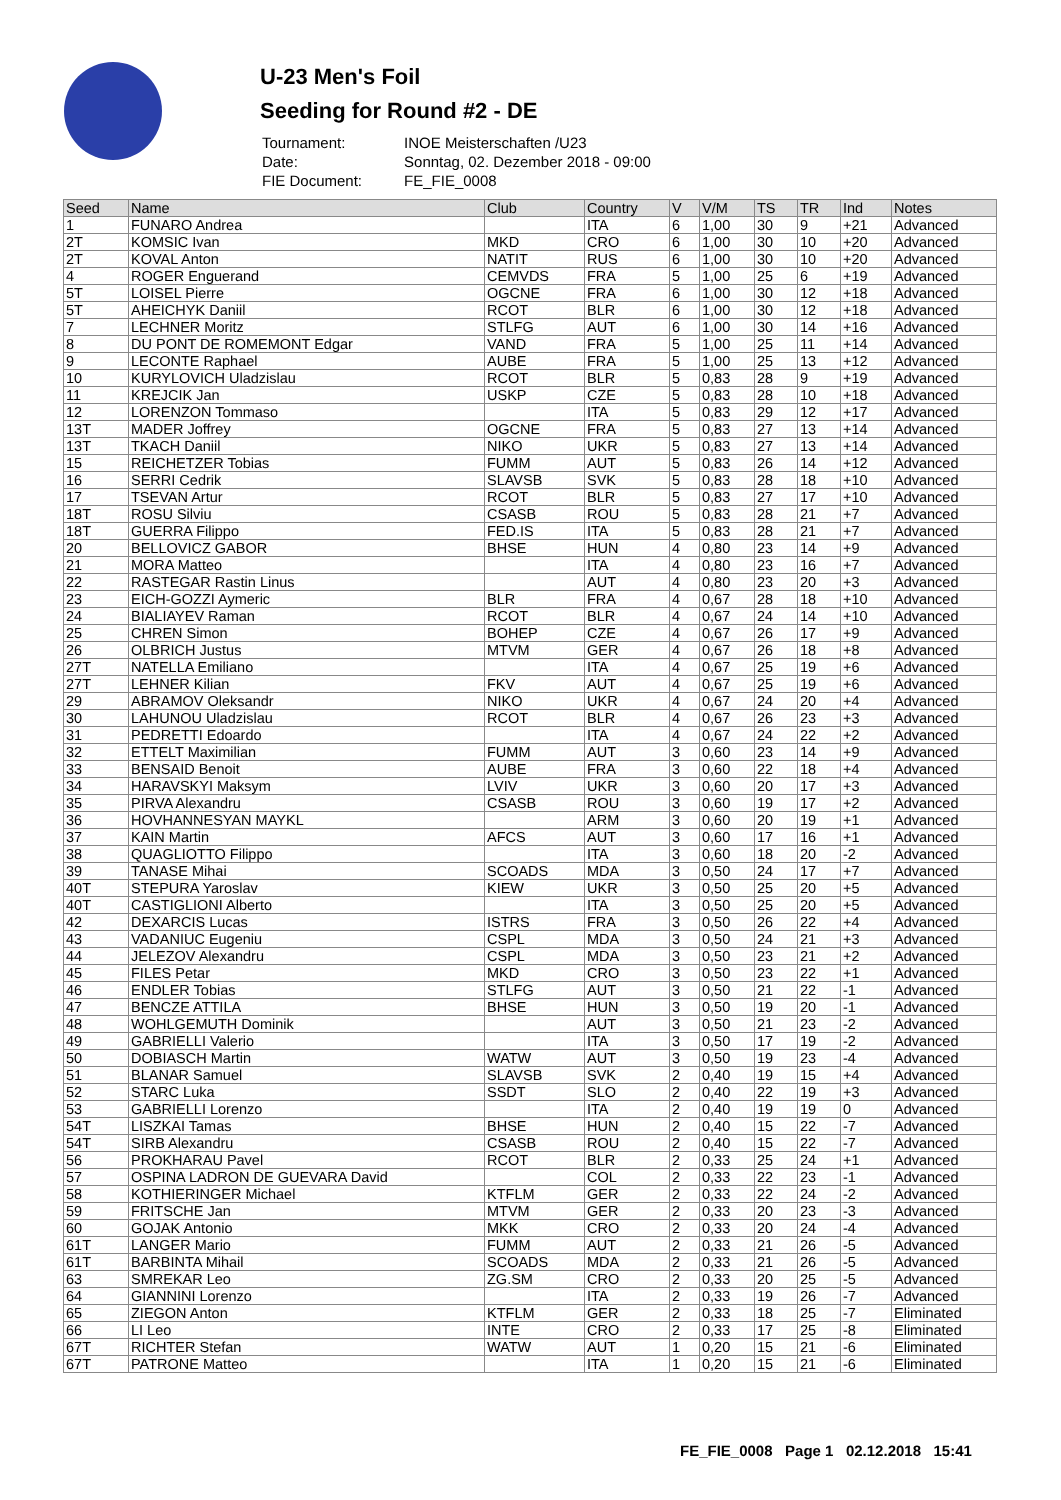U-23 Men's Foil
Seeding for Round #2 - DE
| Tournament: | INOE Meisterschaften /U23 |
| Date: | Sonntag, 02. Dezember 2018 - 09:00 |
| FIE Document: | FE_FIE_0008 |
| Seed | Name | Club | Country | V | V/M | TS | TR | Ind | Notes |
| --- | --- | --- | --- | --- | --- | --- | --- | --- | --- |
| 1 | FUNARO Andrea | | ITA | 6 | 1,00 | 30 | 9 | +21 | Advanced |
| 2T | KOMSIC Ivan | MKD | CRO | 6 | 1,00 | 30 | 10 | +20 | Advanced |
| 2T | KOVAL Anton | NATIT | RUS | 6 | 1,00 | 30 | 10 | +20 | Advanced |
| 4 | ROGER Enguerand | CEMVDS | FRA | 5 | 1,00 | 25 | 6 | +19 | Advanced |
| 5T | LOISEL Pierre | OGCNE | FRA | 6 | 1,00 | 30 | 12 | +18 | Advanced |
| 5T | AHEICHYK Daniil | RCOT | BLR | 6 | 1,00 | 30 | 12 | +18 | Advanced |
| 7 | LECHNER Moritz | STLFG | AUT | 6 | 1,00 | 30 | 14 | +16 | Advanced |
| 8 | DU PONT DE ROMEMONT Edgar | VAND | FRA | 5 | 1,00 | 25 | 11 | +14 | Advanced |
| 9 | LECONTE Raphael | AUBE | FRA | 5 | 1,00 | 25 | 13 | +12 | Advanced |
| 10 | KURYLOVICH Uladzislau | RCOT | BLR | 5 | 0,83 | 28 | 9 | +19 | Advanced |
| 11 | KREJCIK Jan | USKP | CZE | 5 | 0,83 | 28 | 10 | +18 | Advanced |
| 12 | LORENZON Tommaso | | ITA | 5 | 0,83 | 29 | 12 | +17 | Advanced |
| 13T | MADER Joffrey | OGCNE | FRA | 5 | 0,83 | 27 | 13 | +14 | Advanced |
| 13T | TKACH Daniil | NIKO | UKR | 5 | 0,83 | 27 | 13 | +14 | Advanced |
| 15 | REICHETZER Tobias | FUMM | AUT | 5 | 0,83 | 26 | 14 | +12 | Advanced |
| 16 | SERRI Cedrik | SLAVSB | SVK | 5 | 0,83 | 28 | 18 | +10 | Advanced |
| 17 | TSEVAN Artur | RCOT | BLR | 5 | 0,83 | 27 | 17 | +10 | Advanced |
| 18T | ROSU Silviu | CSASB | ROU | 5 | 0,83 | 28 | 21 | +7 | Advanced |
| 18T | GUERRA Filippo | FED.IS | ITA | 5 | 0,83 | 28 | 21 | +7 | Advanced |
| 20 | BELLOVICZ GABOR | BHSE | HUN | 4 | 0,80 | 23 | 14 | +9 | Advanced |
| 21 | MORA Matteo | | ITA | 4 | 0,80 | 23 | 16 | +7 | Advanced |
| 22 | RASTEGAR Rastin Linus | | AUT | 4 | 0,80 | 23 | 20 | +3 | Advanced |
| 23 | EICH-GOZZI Aymeric | BLR | FRA | 4 | 0,67 | 28 | 18 | +10 | Advanced |
| 24 | BIALIAYEV Raman | RCOT | BLR | 4 | 0,67 | 24 | 14 | +10 | Advanced |
| 25 | CHREN Simon | BOHEP | CZE | 4 | 0,67 | 26 | 17 | +9 | Advanced |
| 26 | OLBRICH Justus | MTVM | GER | 4 | 0,67 | 26 | 18 | +8 | Advanced |
| 27T | NATELLA Emiliano | | ITA | 4 | 0,67 | 25 | 19 | +6 | Advanced |
| 27T | LEHNER Kilian | FKV | AUT | 4 | 0,67 | 25 | 19 | +6 | Advanced |
| 29 | ABRAMOV Oleksandr | NIKO | UKR | 4 | 0,67 | 24 | 20 | +4 | Advanced |
| 30 | LAHUNOU Uladzislau | RCOT | BLR | 4 | 0,67 | 26 | 23 | +3 | Advanced |
| 31 | PEDRETTI Edoardo | | ITA | 4 | 0,67 | 24 | 22 | +2 | Advanced |
| 32 | ETTELT Maximilian | FUMM | AUT | 3 | 0,60 | 23 | 14 | +9 | Advanced |
| 33 | BENSAID Benoit | AUBE | FRA | 3 | 0,60 | 22 | 18 | +4 | Advanced |
| 34 | HARAVSKYI Maksym | LVIV | UKR | 3 | 0,60 | 20 | 17 | +3 | Advanced |
| 35 | PIRVA Alexandru | CSASB | ROU | 3 | 0,60 | 19 | 17 | +2 | Advanced |
| 36 | HOVHANNESYAN MAYKL | | ARM | 3 | 0,60 | 20 | 19 | +1 | Advanced |
| 37 | KAIN Martin | AFCS | AUT | 3 | 0,60 | 17 | 16 | +1 | Advanced |
| 38 | QUAGLIOTTO Filippo | | ITA | 3 | 0,60 | 18 | 20 | -2 | Advanced |
| 39 | TANASE Mihai | SCOADS | MDA | 3 | 0,50 | 24 | 17 | +7 | Advanced |
| 40T | STEPURA Yaroslav | KIEW | UKR | 3 | 0,50 | 25 | 20 | +5 | Advanced |
| 40T | CASTIGLIONI Alberto | | ITA | 3 | 0,50 | 25 | 20 | +5 | Advanced |
| 42 | DEXARCIS Lucas | ISTRS | FRA | 3 | 0,50 | 26 | 22 | +4 | Advanced |
| 43 | VADANIUC Eugeniu | CSPL | MDA | 3 | 0,50 | 24 | 21 | +3 | Advanced |
| 44 | JELEZOV Alexandru | CSPL | MDA | 3 | 0,50 | 23 | 21 | +2 | Advanced |
| 45 | FILES Petar | MKD | CRO | 3 | 0,50 | 23 | 22 | +1 | Advanced |
| 46 | ENDLER Tobias | STLFG | AUT | 3 | 0,50 | 21 | 22 | -1 | Advanced |
| 47 | BENCZE ATTILA | BHSE | HUN | 3 | 0,50 | 19 | 20 | -1 | Advanced |
| 48 | WOHLGEMUTH Dominik | | AUT | 3 | 0,50 | 21 | 23 | -2 | Advanced |
| 49 | GABRIELLI Valerio | | ITA | 3 | 0,50 | 17 | 19 | -2 | Advanced |
| 50 | DOBIASCH Martin | WATW | AUT | 3 | 0,50 | 19 | 23 | -4 | Advanced |
| 51 | BLANAR Samuel | SLAVSB | SVK | 2 | 0,40 | 19 | 15 | +4 | Advanced |
| 52 | STARC Luka | SSDT | SLO | 2 | 0,40 | 22 | 19 | +3 | Advanced |
| 53 | GABRIELLI Lorenzo | | ITA | 2 | 0,40 | 19 | 19 | 0 | Advanced |
| 54T | LISZKAI Tamas | BHSE | HUN | 2 | 0,40 | 15 | 22 | -7 | Advanced |
| 54T | SIRB Alexandru | CSASB | ROU | 2 | 0,40 | 15 | 22 | -7 | Advanced |
| 56 | PROKHARAU Pavel | RCOT | BLR | 2 | 0,33 | 25 | 24 | +1 | Advanced |
| 57 | OSPINA LADRON DE GUEVARA David | | COL | 2 | 0,33 | 22 | 23 | -1 | Advanced |
| 58 | KOTHIERINGER Michael | KTFLM | GER | 2 | 0,33 | 22 | 24 | -2 | Advanced |
| 59 | FRITSCHE Jan | MTVM | GER | 2 | 0,33 | 20 | 23 | -3 | Advanced |
| 60 | GOJAK Antonio | MKK | CRO | 2 | 0,33 | 20 | 24 | -4 | Advanced |
| 61T | LANGER Mario | FUMM | AUT | 2 | 0,33 | 21 | 26 | -5 | Advanced |
| 61T | BARBINTA Mihail | SCOADS | MDA | 2 | 0,33 | 21 | 26 | -5 | Advanced |
| 63 | SMREKAR Leo | ZG.SM | CRO | 2 | 0,33 | 20 | 25 | -5 | Advanced |
| 64 | GIANNINI Lorenzo | | ITA | 2 | 0,33 | 19 | 26 | -7 | Advanced |
| 65 | ZIEGON Anton | KTFLM | GER | 2 | 0,33 | 18 | 25 | -7 | Eliminated |
| 66 | LI Leo | INTE | CRO | 2 | 0,33 | 17 | 25 | -8 | Eliminated |
| 67T | RICHTER Stefan | WATW | AUT | 1 | 0,20 | 15 | 21 | -6 | Eliminated |
| 67T | PATRONE Matteo | | ITA | 1 | 0,20 | 15 | 21 | -6 | Eliminated |
FE_FIE_0008 Page 1 02.12.2018 15:41